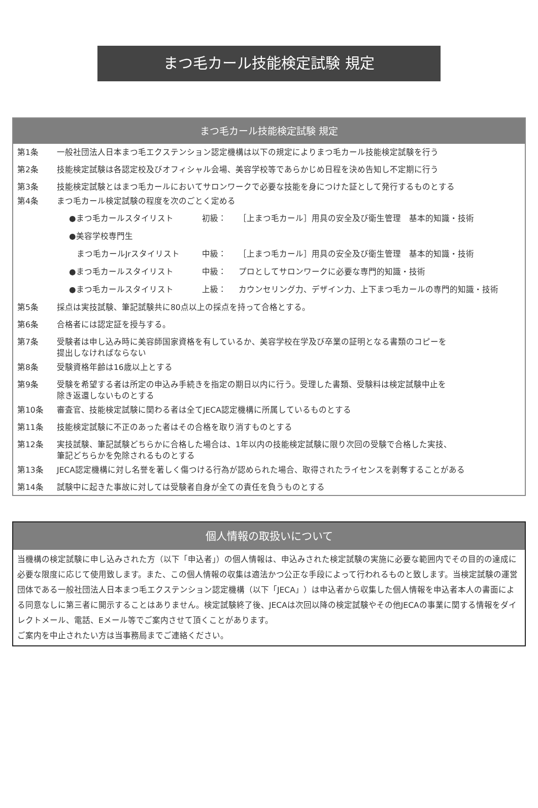まつ毛カール技能検定試験 規定
まつ毛カール技能検定試験 規定
第1条 一般社団法人日本まつ毛エクステンション認定機構は以下の規定によりまつ毛カール技能検定試験を行う
第2条 技能検定試験は各認定校及びオフィシャル会場、美容学校等であらかじめ日程を決め告知し不定期に行う
第3条 技能検定試験とはまつ毛カールにおいてサロンワークで必要な技能を身につけた証として発行するものとする
第4条 まつ毛カール検定試験の程度を次のごとく定める
●まつ毛カールスタイリスト 初級： ［上まつ毛カール］用具の安全及び衛生管理　基本的知識・技術
●美容学校専門生
まつ毛カールJrスタイリスト 中級： ［上まつ毛カール］用具の安全及び衛生管理　基本的知識・技術
●まつ毛カールスタイリスト 中級： プロとしてサロンワークに必要な専門的知識・技術
●まつ毛カールスタイリスト 上級： カウンセリング力、デザイン力、上下まつ毛カールの専門的知識・技術
第5条 採点は実技試験、筆記試験共に80点以上の採点を持って合格とする。
第6条 合格者には認定証を授与する。
第7条 受験者は申し込み時に美容師国家資格を有しているか、美容学校在学及び卒業の証明となる書類のコピーを
提出しなければならない
第8条 受験資格年齢は16歳以上とする
第9条 受験を希望する者は所定の申込み手続きを指定の期日以内に行う。受理した書類、受験料は検定試験中止を
除き返還しないものとする
第10条 審査官、技能検定試験に関わる者は全てJECA認定機構に所属しているものとする
第11条 技能検定試験に不正のあった者はその合格を取り消すものとする
第12条 実技試験、筆記試験どちらかに合格した場合は、1年以内の技能検定試験に限り次回の受験で合格した実技、
筆記どちらかを免除されるものとする
第13条 JECA認定機構に対し名誉を著しく傷つける行為が認められた場合、取得されたライセンスを剥奪することがある
第14条 試験中に起きた事故に対しては受験者自身が全ての責任を負うものとする
個人情報の取扱いについて
当機構の検定試験に申し込みされた方（以下「申込者」）の個人情報は、申込みされた検定試験の実施に必要な範囲内でその目的の達成に必要な限度に応じて使用致します。また、この個人情報の収集は適法かつ公正な手段によって行われるものと致します。当検定試験の運営団体である一般社団法人日本まつ毛エクステンション認定機構（以下「JECA」）は申込者から収集した個人情報を申込者本人の書面による同意なしに第三者に開示することはありません。検定試験終了後、JECAは次回以降の検定試験やその他JECAの事業に関する情報をダイレクトメール、電話、Eメール等でご案内させて頂くことがあります。
ご案内を中止されたい方は当事務局までご連絡ください。